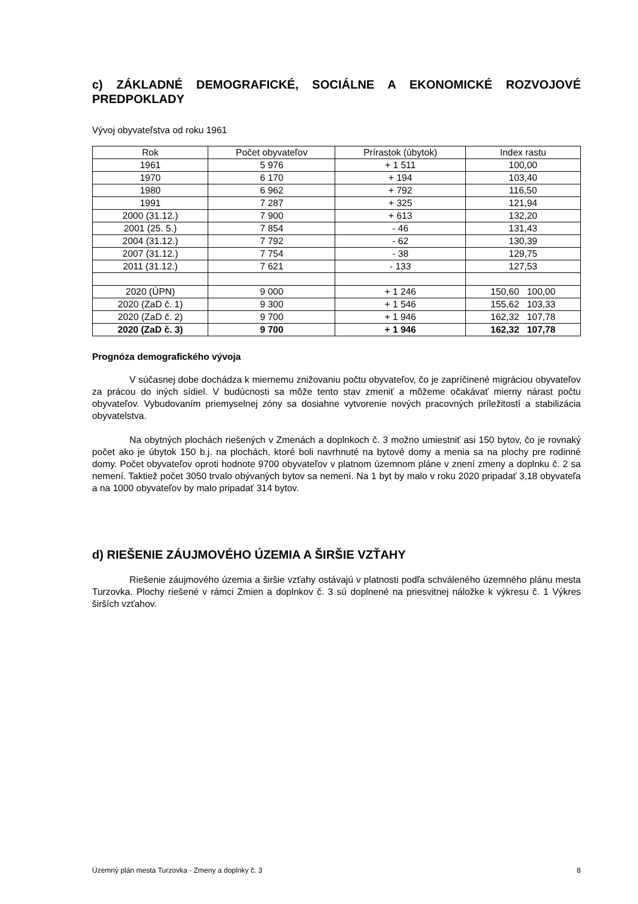c) ZÁKLADNÉ DEMOGRAFICKÉ, SOCIÁLNE A EKONOMICKÉ ROZVOJOVÉ PREDPOKLADY
Vývoj obyvateľstva od roku 1961
| Rok | Počet obyvateľov | Prírastok (úbytok) | Index rastu |
| --- | --- | --- | --- |
| 1961 | 5 976 | + 1 511 | 100,00 |
| 1970 | 6 170 | + 194 | 103,40 |
| 1980 | 6 962 | + 792 | 116,50 |
| 1991 | 7 287 | + 325 | 121,94 |
| 2000 (31.12.) | 7 900 | + 613 | 132,20 |
| 2001 (25. 5.) | 7 854 | - 46 | 131,43 |
| 2004 (31.12.) | 7 792 | - 62 | 130,39 |
| 2007 (31.12.) | 7 754 | - 38 | 129,75 |
| 2011 (31.12.) | 7 621 | - 133 | 127,53 |
| 2020 (ÚPN) | 9 000 | + 1 246 | 150,60 100,00 |
| 2020 (ZaD č. 1) | 9 300 | + 1 546 | 155,62 103,33 |
| 2020 (ZaD č. 2) | 9 700 | + 1 946 | 162,32 107,78 |
| 2020 (ZaD č. 3) | 9 700 | + 1 946 | 162,32 107,78 |
Prognóza demografického vývoja
V súčasnej dobe dochádza k miernemu znižovaniu počtu obyvateľov, čo je zapríčinené migráciou obyvateľov za prácou do iných sídiel. V budúcnosti sa môže tento stav zmeniť a môžeme očakávať mierny nárast počtu obyvateľov. Vybudovaním priemyselnej zóny sa dosiahne vytvorenie nových pracovných príležitostí a stabilizácia obyvatelstva.
Na obytných plochách riešených v Zmenách a doplnkoch č. 3 možno umiestniť asi 150 bytov, čo je rovnaký počet ako je úbytok 150 b.j. na plochách, ktoré boli navrhnuté na bytové domy a menia sa na plochy pre rodinné domy. Počet obyvateľov oproti hodnote 9700 obyvateľov v platnom územnom pláne v znení zmeny a doplnku č. 2 sa nemení. Taktiež počet 3050 trvalo obývaných bytov sa nemení. Na 1 byt by malo v roku 2020 pripadať 3,18 obyvateľa a na 1000 obyvateľov by malo pripadať 314 bytov.
d) RIEŠENIE ZÁUJMOVÉHO ÚZEMIA A ŠIRŠIE VZŤAHY
Riešenie záujmového územia a širšie vzťahy ostávajú v platnosti podľa schváleného územného plánu mesta Turzovka. Plochy riešené v rámci Zmien a doplnkov č. 3 sú doplnené na priesvitnej náložke k výkresu č. 1 Výkres širších vzťahov.
Územný plán mesta Turzovka - Zmeny a doplnky č. 3 8